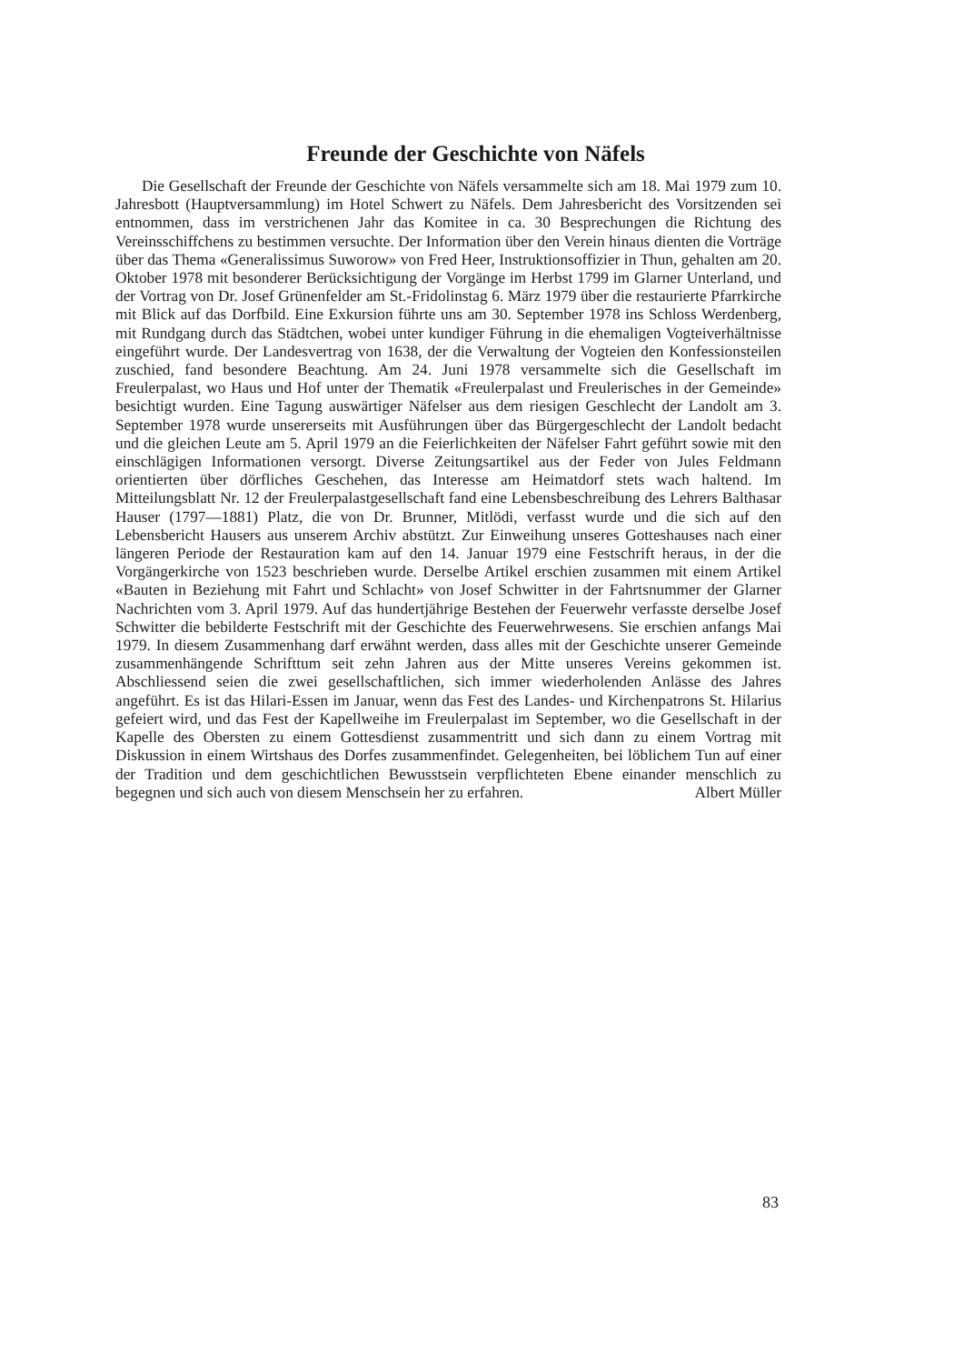Freunde der Geschichte von Näfels
Die Gesellschaft der Freunde der Geschichte von Näfels versammelte sich am 18. Mai 1979 zum 10. Jahresbott (Hauptversammlung) im Hotel Schwert zu Näfels. Dem Jahresbericht des Vorsitzenden sei entnommen, dass im verstrichenen Jahr das Komitee in ca. 30 Besprechungen die Richtung des Vereinsschiffchens zu bestimmen versuchte. Der Information über den Verein hinaus dienten die Vorträge über das Thema «Generalissimus Suworow» von Fred Heer, Instruktionsoffizier in Thun, gehalten am 20. Oktober 1978 mit besonderer Berücksichtigung der Vorgänge im Herbst 1799 im Glarner Unterland, und der Vortrag von Dr. Josef Grünenfelder am St.-Fridolinstag 6. März 1979 über die restaurierte Pfarrkirche mit Blick auf das Dorfbild. Eine Exkursion führte uns am 30. September 1978 ins Schloss Werdenberg, mit Rundgang durch das Städtchen, wobei unter kundiger Führung in die ehemaligen Vogteiverhältnisse eingeführt wurde. Der Landesvertrag von 1638, der die Verwaltung der Vogteien den Konfessionsteilen zuschied, fand besondere Beachtung. Am 24. Juni 1978 versammelte sich die Gesellschaft im Freulerpalast, wo Haus und Hof unter der Thematik «Freulerpalast und Freulerisches in der Gemeinde» besichtigt wurden. Eine Tagung auswärtiger Näfelser aus dem riesigen Geschlecht der Landolt am 3. September 1978 wurde unsererseits mit Ausführungen über das Bürgergeschlecht der Landolt bedacht und die gleichen Leute am 5. April 1979 an die Feierlichkeiten der Näfelser Fahrt geführt sowie mit den einschlägigen Informationen versorgt. Diverse Zeitungsartikel aus der Feder von Jules Feldmann orientierten über dörfliches Geschehen, das Interesse am Heimatdorf stets wach haltend. Im Mitteilungsblatt Nr. 12 der Freulerpalastgesellschaft fand eine Lebensbeschreibung des Lehrers Balthasar Hauser (1797—1881) Platz, die von Dr. Brunner, Mitlödi, verfasst wurde und die sich auf den Lebensbericht Hausers aus unserem Archiv abstützt. Zur Einweihung unseres Gotteshauses nach einer längeren Periode der Restauration kam auf den 14. Januar 1979 eine Festschrift heraus, in der die Vorgängerkirche von 1523 beschrieben wurde. Derselbe Artikel erschien zusammen mit einem Artikel «Bauten in Beziehung mit Fahrt und Schlacht» von Josef Schwitter in der Fahrtsnummer der Glarner Nachrichten vom 3. April 1979. Auf das hundertjährige Bestehen der Feuerwehr verfasste derselbe Josef Schwitter die bebilderte Festschrift mit der Geschichte des Feuerwehrwesens. Sie erschien anfangs Mai 1979. In diesem Zusammenhang darf erwähnt werden, dass alles mit der Geschichte unserer Gemeinde zusammenhängende Schrifttum seit zehn Jahren aus der Mitte unseres Vereins gekommen ist. Abschliessend seien die zwei gesellschaftlichen, sich immer wiederholenden Anlässe des Jahres angeführt. Es ist das Hilari-Essen im Januar, wenn das Fest des Landes- und Kirchenpatrons St. Hilarius gefeiert wird, und das Fest der Kapellweihe im Freulerpalast im September, wo die Gesellschaft in der Kapelle des Obersten zu einem Gottesdienst zusammentritt und sich dann zu einem Vortrag mit Diskussion in einem Wirtshaus des Dorfes zusammenfindet. Gelegenheiten, bei löblichem Tun auf einer der Tradition und dem geschichtlichen Bewusstsein verpflichteten Ebene einander menschlich zu begegnen und sich auch von diesem Menschsein her zu erfahren. Albert Müller
83